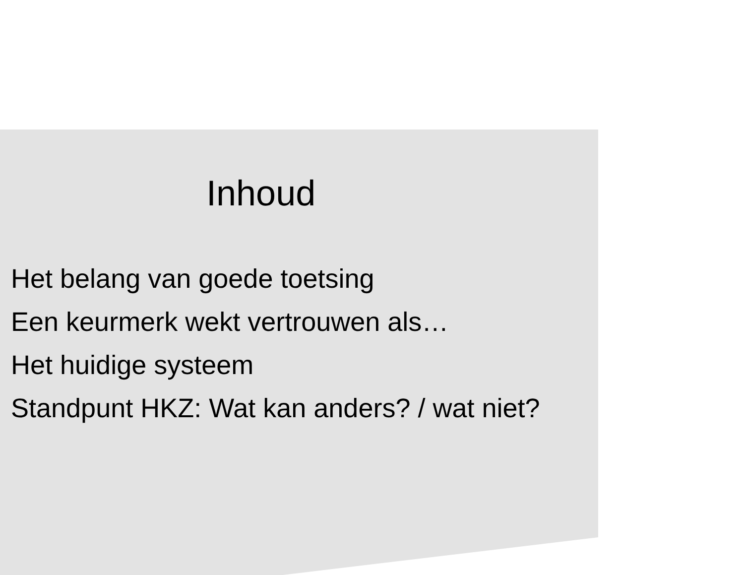Inhoud
Het belang van goede toetsing
Een keurmerk wekt vertrouwen als…
Het huidige systeem
Standpunt HKZ: Wat kan anders? / wat niet?